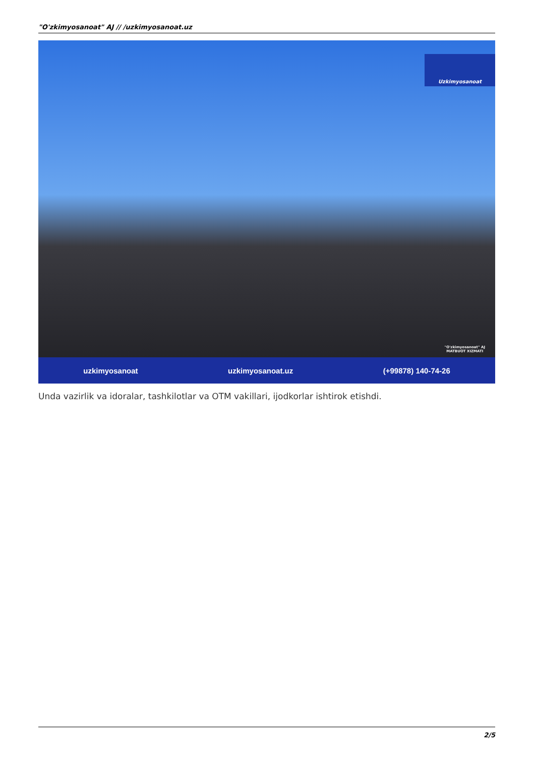"O'zkimyosanoat" AJ // /uzkimyosanoat.uz
Uzkimyosanoat
"O'zkimyosanoat" AJ
MATBUOT XIZMATI
uzkimyosanoat uzkimyosanoat.uz (+99878) 140-74-26
Unda vazirlik va idoralar, tashkilotlar va OTM vakillari, ijodkorlar ishtirok etishdi.
2/5